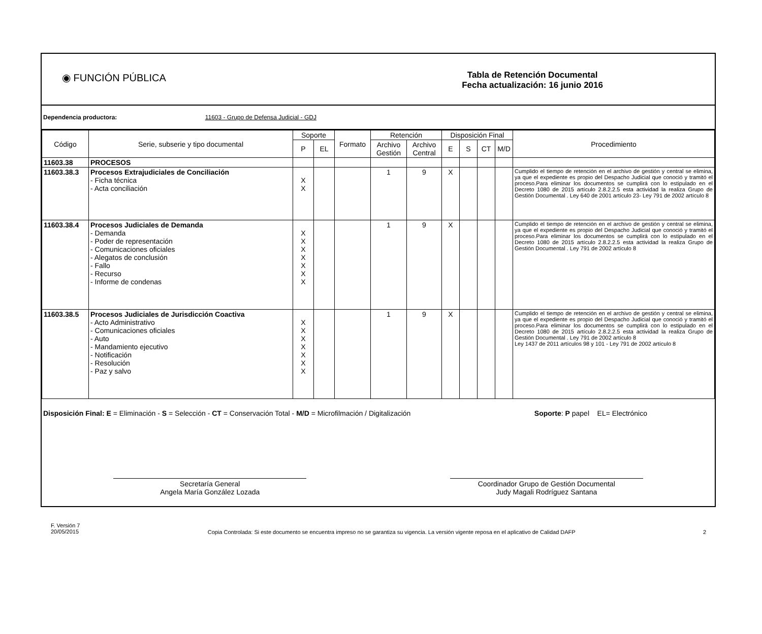◉ FUNCIÓN PÚBLICA
Tabla de Retención Documental
Fecha actualización: 16 junio 2016
Dependencia productora: 11603 - Grupo de Defensa Judicial - GDJ
| Código | Serie, subserie y tipo documental | Soporte | | Formato | Retención | | Disposición Final | | | | Procedimiento |
| --- | --- | --- | --- | --- | --- | --- | --- | --- | --- | --- | --- |
| | | P | EL | | Archivo Gestión | Archivo Central | E | S | CT | M/D | |
| 11603.38 | PROCESOS | | | | | | | | | | |
| 11603.38.3 | Procesos Extrajudiciales de Conciliación - Ficha técnica - Acta conciliación | X X | | | 1 | 9 | X | | | | Cumplido el tiempo de retención en el archivo de gestión y central se elimina, ya que el expediente es propio del Despacho Judicial que conoció y tramitó el proceso.Para eliminar los documentos se cumplirá con lo estipulado en el Decreto 1080 de 2015 artículo 2.8.2.2.5 esta actividad la realiza Grupo de Gestión Documental . Ley 640 de 2001 artículo 23- Ley 791 de 2002 artículo 8 |
| 11603.38.4 | Procesos Judiciales de Demanda - Demanda - Poder de representación - Comunicaciones oficiales - Alegatos de conclusión - Fallo - Recurso - Informe de condenas | X X X X X X X | | | 1 | 9 | X | | | | Cumplido el tiempo de retención en el archivo de gestión y central se elimina, ya que el expediente es propio del Despacho Judicial que conoció y tramitó el proceso.Para eliminar los documentos se cumplirá con lo estipulado en el Decreto 1080 de 2015 artículo 2.8.2.2.5 esta actividad la realiza Grupo de Gestión Documental . Ley 791 de 2002 artículo 8 |
| 11603.38.5 | Procesos Judiciales de Jurisdicción Coactiva - Acto Administrativo - Comunicaciones oficiales - Auto - Mandamiento ejecutivo - Notificación - Resolución - Paz y salvo | X X X X X X X | | | 1 | 9 | X | | | | Cumplido el tiempo de retención en el archivo de gestión y central se elimina, ya que el expediente es propio del Despacho Judicial que conoció y tramitó el proceso.Para eliminar los documentos se cumplirá con lo estipulado en el Decreto 1080 de 2015 artículo 2.8.2.2.5 esta actividad la realiza Grupo de Gestión Documental . Ley 791 de 2002 artículo 8 Ley 1437 de 2011 artículos 98 y 101 - Ley 791 de 2002 artículo 8 |
Disposición Final: E = Eliminación - S = Selección - CT = Conservación Total - M/D = Microfilmación / Digitalización Soporte: P papel EL= Electrónico
Secretaría General
Angela María González Lozada
Coordinador Grupo de Gestión Documental
Judy Magali Rodríguez Santana
F. Versión 7
20/05/2015 Copia Controlada: Si este documento se encuentra impreso no se garantiza su vigencia. La versión vigente reposa en el aplicativo de Calidad DAFP 2